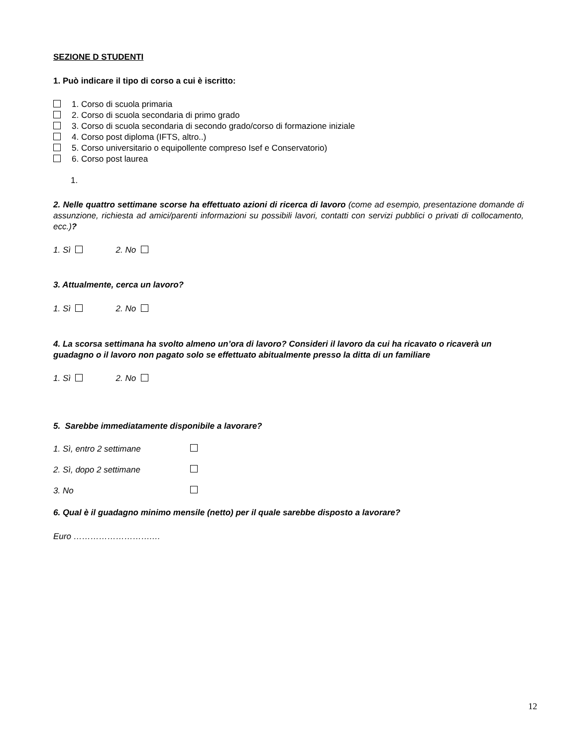SEZIONE D STUDENTI
1. Può indicare il tipo di corso a cui è iscritto:
1. Corso di scuola primaria
2. Corso di scuola secondaria di primo grado
3. Corso di scuola secondaria di secondo grado/corso di formazione iniziale
4. Corso post diploma (IFTS, altro..)
5. Corso universitario o equipollente compreso Isef e Conservatorio)
6. Corso post laurea
1.
2. Nelle quattro settimane scorse ha effettuato azioni di ricerca di lavoro (come ad esempio, presentazione domande di assunzione, richiesta ad amici/parenti informazioni su possibili lavori, contatti con servizi pubblici o privati di collocamento, ecc.)?
1. Sì 2. No
3. Attualmente, cerca un lavoro?
1. Sì 2. No
4. La scorsa settimana ha svolto almeno un’ora di lavoro? Consideri il lavoro da cui ha ricavato o ricaverà un guadagno o il lavoro non pagato solo se effettuato abitualmente presso la ditta di un familiare
1. Sì 2. No
5. Sarebbe immediatamente disponibile a lavorare?
1. Sì, entro 2 settimane
2. Sì, dopo 2 settimane
3. No
6. Qual è il guadagno minimo mensile (netto) per il quale sarebbe disposto a lavorare?
Euro ……………………….…
12